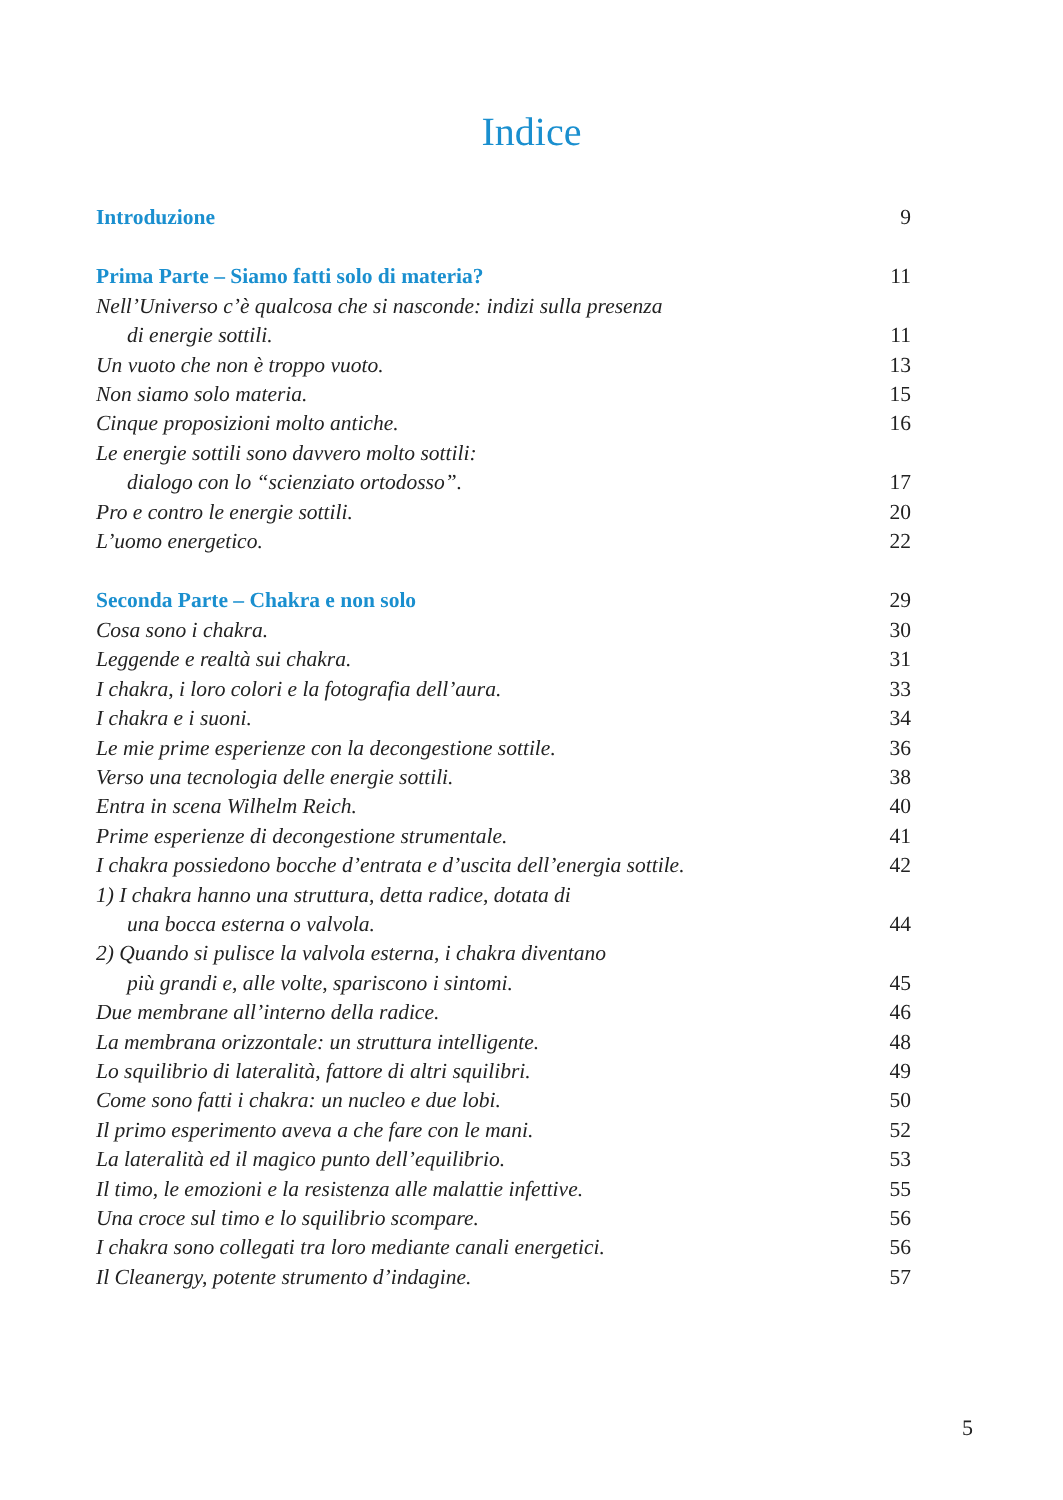Indice
Introduzione 9
Prima Parte – Siamo fatti solo di materia? 11
Nell’Universo c’è qualcosa che si nasconde: indizi sulla presenza
di energie sottili. 11
Un vuoto che non è troppo vuoto. 13
Non siamo solo materia. 15
Cinque proposizioni molto antiche. 16
Le energie sottili sono davvero molto sottili:
dialogo con lo “scienziato ortodosso”. 17
Pro e contro le energie sottili. 20
L’uomo energetico. 22
Seconda Parte – Chakra e non solo 29
Cosa sono i chakra. 30
Leggende e realtà sui chakra. 31
I chakra, i loro colori e la fotografia dell’aura. 33
I chakra e i suoni. 34
Le mie prime esperienze con la decongestione sottile. 36
Verso una tecnologia delle energie sottili. 38
Entra in scena Wilhelm Reich. 40
Prime esperienze di decongestione strumentale. 41
I chakra possiedono bocche d’entrata e d’uscita dell’energia sottile. 42
1) I chakra hanno una struttura, detta radice, dotata di
una bocca esterna o valvola. 44
2) Quando si pulisce la valvola esterna, i chakra diventano
più grandi e, alle volte, spariscono i sintomi. 45
Due membrane all’interno della radice. 46
La membrana orizzontale: un struttura intelligente. 48
Lo squilibrio di lateralità, fattore di altri squilibri. 49
Come sono fatti i chakra: un nucleo e due lobi. 50
Il primo esperimento aveva a che fare con le mani. 52
La lateralità ed il magico punto dell’equilibrio. 53
Il timo, le emozioni e la resistenza alle malattie infettive. 55
Una croce sul timo e lo squilibrio scompare. 56
I chakra sono collegati tra loro mediante canali energetici. 56
Il Cleanergy, potente strumento d’indagine. 57
5